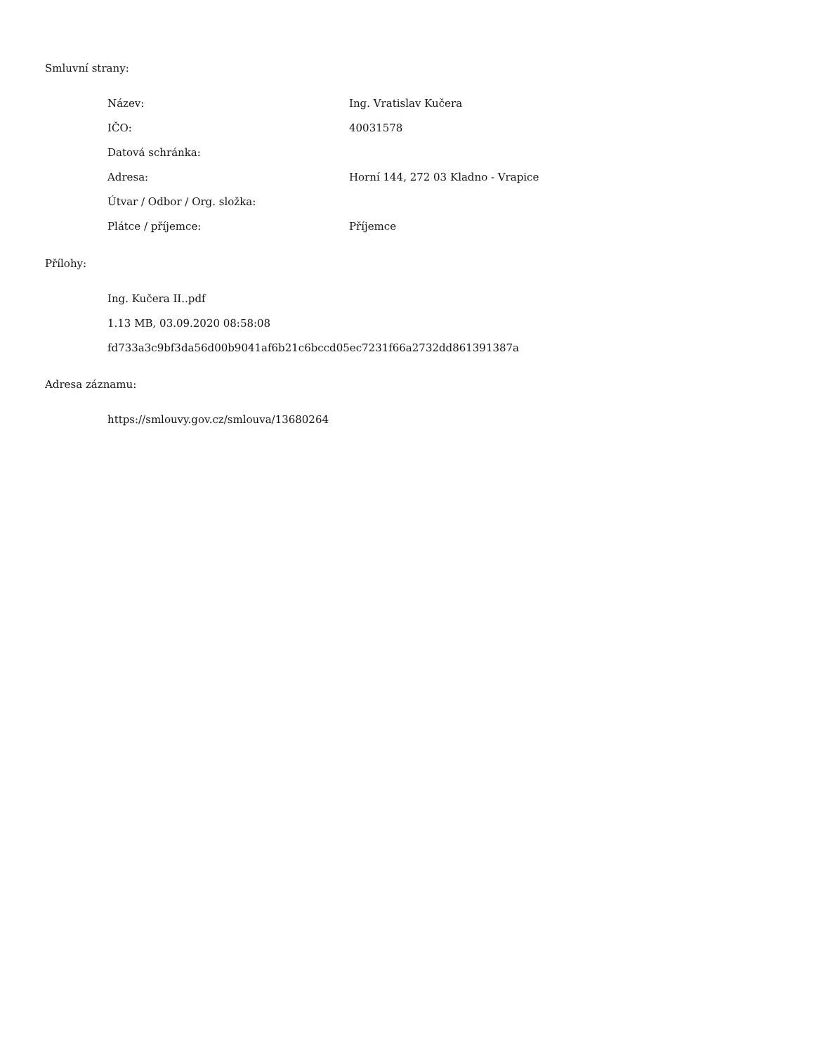Smluvní strany:
| Název: | Ing. Vratislav Kučera |
| IČO: | 40031578 |
| Datová schránka: | |
| Adresa: | Horní 144, 272 03 Kladno - Vrapice |
| Útvar / Odbor / Org. složka: | |
| Plátce / příjemce: | Příjemce |
Přílohy:
Ing. Kučera II..pdf
1.13 MB, 03.09.2020 08:58:08
fd733a3c9bf3da56d00b9041af6b21c6bccd05ec7231f66a2732dd861391387a
Adresa záznamu:
https://smlouvy.gov.cz/smlouva/13680264